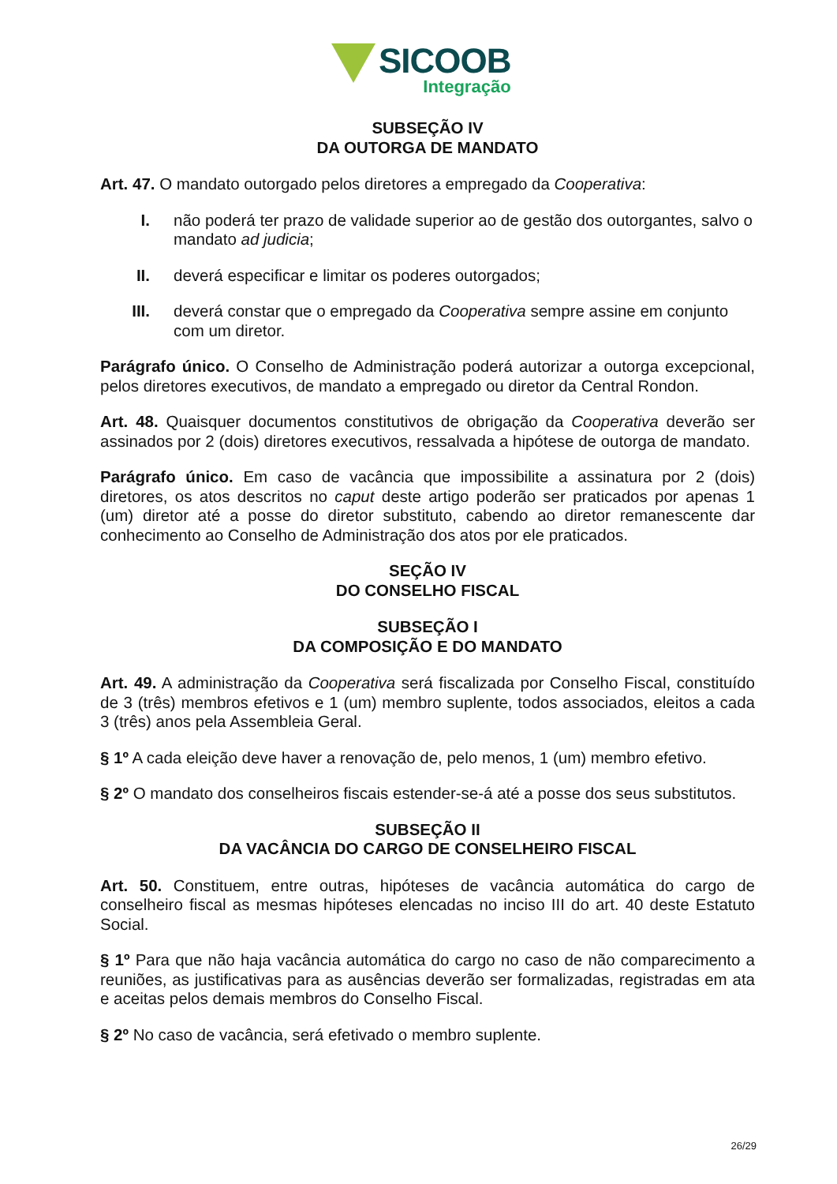SICOOB
Integração
SUBSEÇÃO IV
DA OUTORGA DE MANDATO
Art. 47. O mandato outorgado pelos diretores a empregado da Cooperativa:
I. não poderá ter prazo de validade superior ao de gestão dos outorgantes, salvo o mandato ad judicia;
II. deverá especificar e limitar os poderes outorgados;
III. deverá constar que o empregado da Cooperativa sempre assine em conjunto com um diretor.
Parágrafo único. O Conselho de Administração poderá autorizar a outorga excepcional, pelos diretores executivos, de mandato a empregado ou diretor da Central Rondon.
Art. 48. Quaisquer documentos constitutivos de obrigação da Cooperativa deverão ser assinados por 2 (dois) diretores executivos, ressalvada a hipótese de outorga de mandato.
Parágrafo único. Em caso de vacância que impossibilite a assinatura por 2 (dois) diretores, os atos descritos no caput deste artigo poderão ser praticados por apenas 1 (um) diretor até a posse do diretor substituto, cabendo ao diretor remanescente dar conhecimento ao Conselho de Administração dos atos por ele praticados.
SEÇÃO IV
DO CONSELHO FISCAL
SUBSEÇÃO I
DA COMPOSIÇÃO E DO MANDATO
Art. 49. A administração da Cooperativa será fiscalizada por Conselho Fiscal, constituído de 3 (três) membros efetivos e 1 (um) membro suplente, todos associados, eleitos a cada 3 (três) anos pela Assembleia Geral.
§ 1º A cada eleição deve haver a renovação de, pelo menos, 1 (um) membro efetivo.
§ 2º O mandato dos conselheiros fiscais estender-se-á até a posse dos seus substitutos.
SUBSEÇÃO II
DA VACÂNCIA DO CARGO DE CONSELHEIRO FISCAL
Art. 50. Constituem, entre outras, hipóteses de vacância automática do cargo de conselheiro fiscal as mesmas hipóteses elencadas no inciso III do art. 40 deste Estatuto Social.
§ 1º Para que não haja vacância automática do cargo no caso de não comparecimento a reuniões, as justificativas para as ausências deverão ser formalizadas, registradas em ata e aceitas pelos demais membros do Conselho Fiscal.
§ 2º No caso de vacância, será efetivado o membro suplente.
26/29